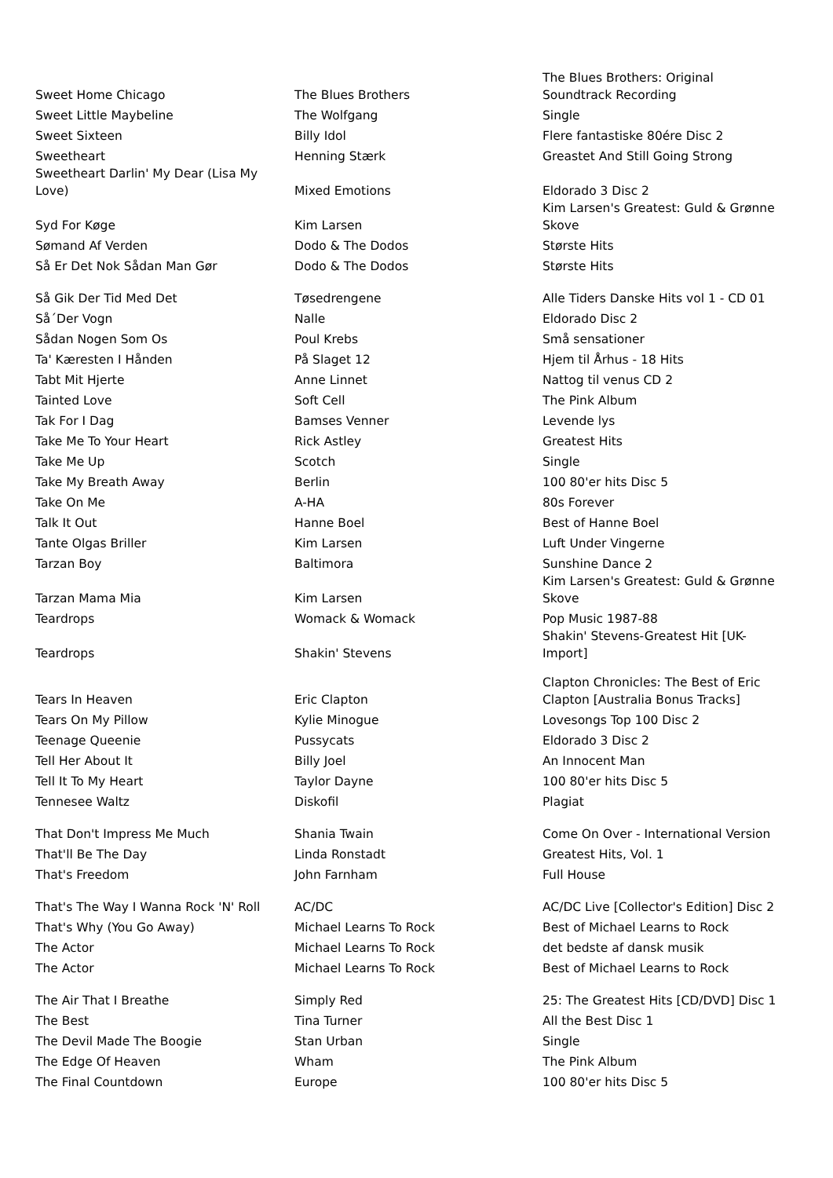| Sweet Home Chicago | The Blues Brothers | The Blues Brothers: Original Soundtrack Recording |
| Sweet Little Maybeline | The Wolfgang | Single |
| Sweet Sixteen | Billy Idol | Flere fantastiske 80ére Disc 2 |
| Sweetheart | Henning Stærk | Greastet And Still Going Strong |
| Sweetheart Darlin' My Dear (Lisa My Love) | Mixed Emotions | Eldorado 3 Disc 2 |
| Syd For Køge | Kim Larsen | Kim Larsen's Greatest: Guld & Grønne Skove |
| Sømand Af Verden | Dodo & The Dodos | Største Hits |
| Så Er Det Nok Sådan Man Gør | Dodo & The Dodos | Største Hits |
| Så Gik Der Tid Med Det | Tøsedrengene | Alle Tiders Danske Hits vol 1 - CD 01 |
| Så´Der Vogn | Nalle | Eldorado Disc 2 |
| Sådan Nogen Som Os | Poul Krebs | Små sensationer |
| Ta' Kæresten I Hånden | På Slaget 12 | Hjem til Århus - 18 Hits |
| Tabt Mit Hjerte | Anne Linnet | Nattog til venus CD 2 |
| Tainted Love | Soft Cell | The Pink Album |
| Tak For I Dag | Bamses Venner | Levende lys |
| Take Me To Your Heart | Rick Astley | Greatest Hits |
| Take Me Up | Scotch | Single |
| Take My Breath Away | Berlin | 100 80'er hits Disc 5 |
| Take On Me | A-HA | 80s Forever |
| Talk It Out | Hanne Boel | Best of Hanne Boel |
| Tante Olgas Briller | Kim Larsen | Luft Under Vingerne |
| Tarzan Boy | Baltimora | Sunshine Dance 2 |
| Tarzan Mama Mia | Kim Larsen | Kim Larsen's Greatest: Guld & Grønne Skove |
| Teardrops | Womack & Womack | Pop Music 1987-88 |
| Teardrops | Shakin' Stevens | Shakin' Stevens-Greatest Hit [UK- Import] |
| Tears In Heaven | Eric Clapton | Clapton Chronicles: The Best of Eric Clapton [Australia Bonus Tracks] |
| Tears On My Pillow | Kylie Minogue | Lovesongs Top 100 Disc 2 |
| Teenage Queenie | Pussycats | Eldorado 3 Disc 2 |
| Tell Her About It | Billy Joel | An Innocent Man |
| Tell It To My Heart | Taylor Dayne | 100 80'er hits Disc 5 |
| Tennesee Waltz | Diskofil | Plagiat |
| That Don't Impress Me Much | Shania Twain | Come On Over - International Version |
| That'll Be The Day | Linda Ronstadt | Greatest Hits, Vol. 1 |
| That's Freedom | John Farnham | Full House |
| That's The Way I Wanna Rock 'N' Roll | AC/DC | AC/DC Live [Collector's Edition] Disc 2 |
| That's Why (You Go Away) | Michael Learns To Rock | Best of Michael Learns to Rock |
| The Actor | Michael Learns To Rock | det bedste af dansk musik |
| The Actor | Michael Learns To Rock | Best of Michael Learns to Rock |
| The Air That I Breathe | Simply Red | 25: The Greatest Hits [CD/DVD] Disc 1 |
| The Best | Tina Turner | All the Best Disc 1 |
| The Devil Made The Boogie | Stan Urban | Single |
| The Edge Of Heaven | Wham | The Pink Album |
| The Final Countdown | Europe | 100 80'er hits Disc 5 |